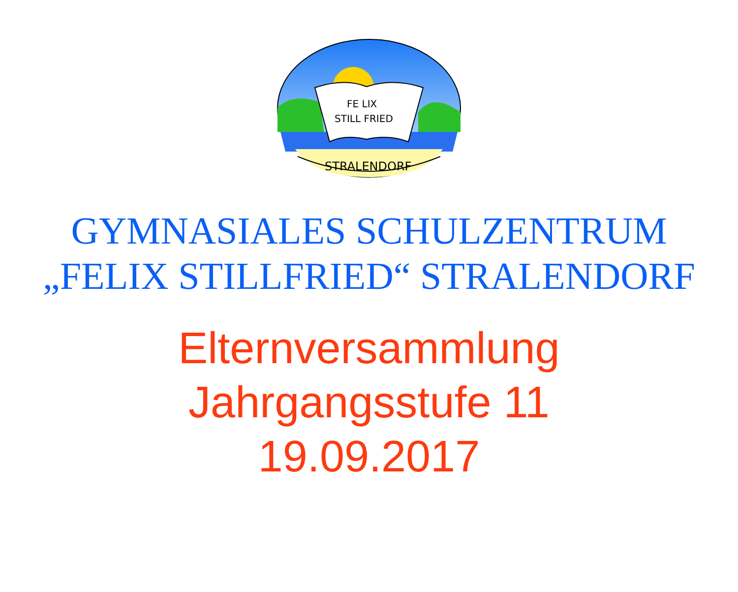FE LIX
STILL FRIED
STRALENDORF
GYMNASIALES SCHULZENTRUM
„FELIX STILLFRIED“ STRALENDORF
Elternversammlung
Jahrgangsstufe 11
19.09.2017